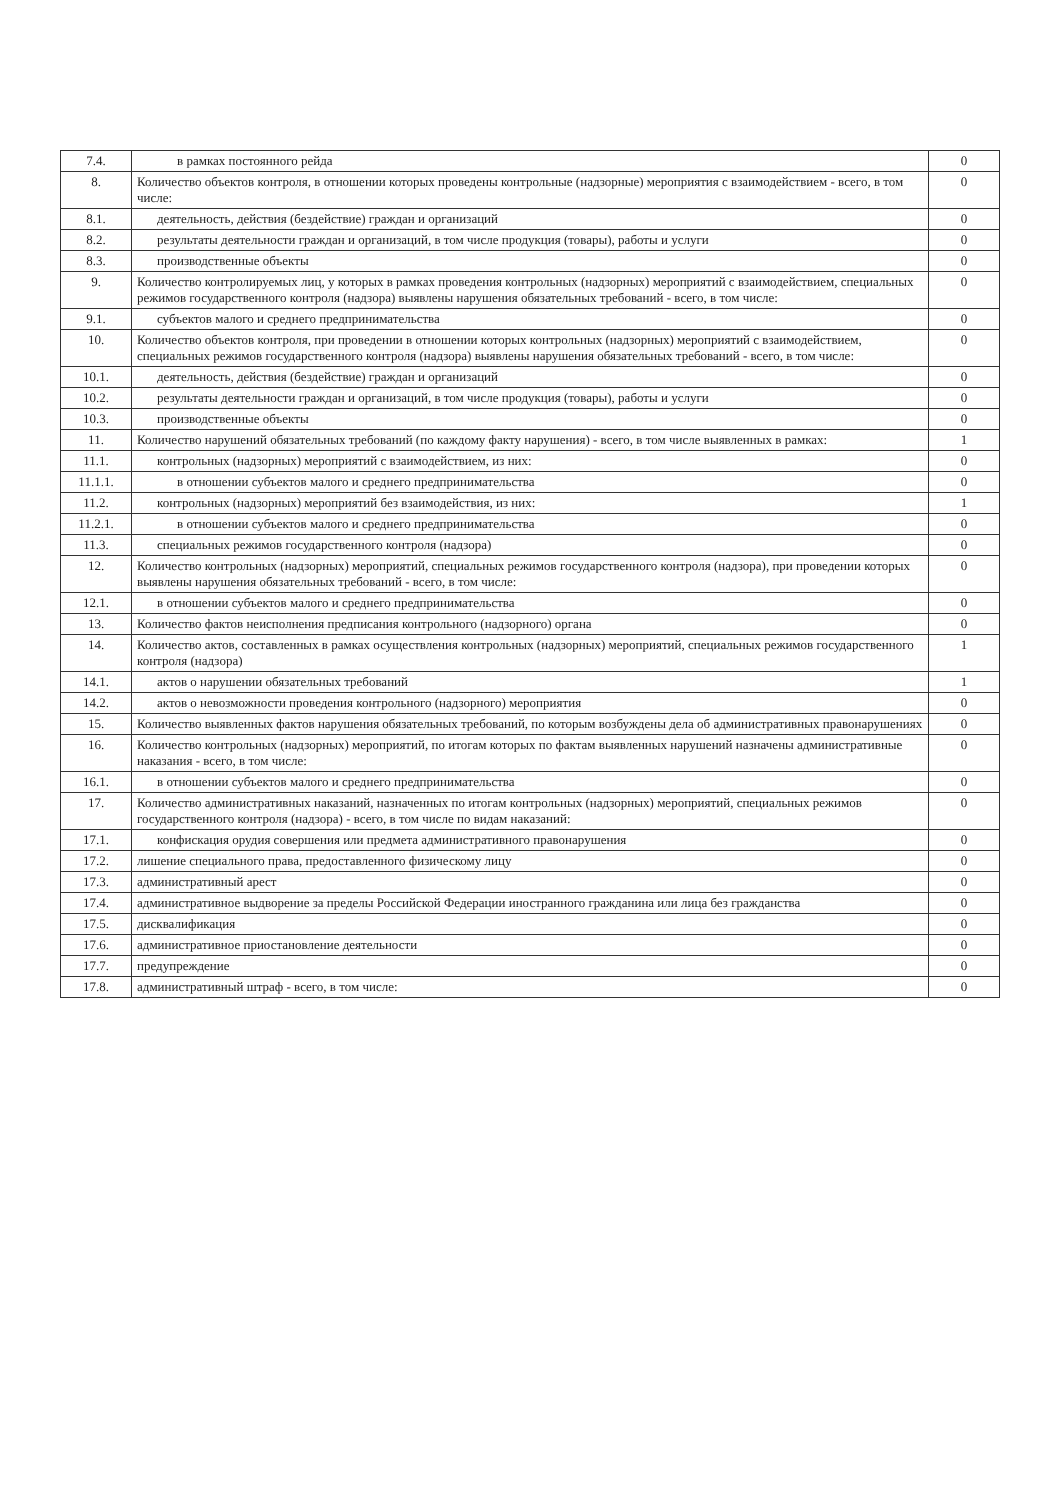| 7.4. | в рамках постоянного рейда | 0 |
| 8. | Количество объектов контроля, в отношении которых проведены контрольные (надзорные) мероприятия с взаимодействием - всего, в том числе: | 0 |
| 8.1. | деятельность, действия (бездействие) граждан и организаций | 0 |
| 8.2. | результаты деятельности граждан и организаций, в том числе продукция (товары), работы и услуги | 0 |
| 8.3. | производственные объекты | 0 |
| 9. | Количество контролируемых лиц, у которых в рамках проведения контрольных (надзорных) мероприятий с взаимодействием, специальных режимов государственного контроля (надзора) выявлены нарушения обязательных требований - всего, в том числе: | 0 |
| 9.1. | субъектов малого и среднего предпринимательства | 0 |
| 10. | Количество объектов контроля, при проведении в отношении которых контрольных (надзорных) мероприятий с взаимодействием, специальных режимов государственного контроля (надзора) выявлены нарушения обязательных требований - всего, в том числе: | 0 |
| 10.1. | деятельность, действия (бездействие) граждан и организаций | 0 |
| 10.2. | результаты деятельности граждан и организаций, в том числе продукция (товары), работы и услуги | 0 |
| 10.3. | производственные объекты | 0 |
| 11. | Количество нарушений обязательных требований (по каждому факту нарушения) - всего, в том числе выявленных в рамках: | 1 |
| 11.1. | контрольных (надзорных) мероприятий с взаимодействием, из них: | 0 |
| 11.1.1. | в отношении субъектов малого и среднего предпринимательства | 0 |
| 11.2. | контрольных (надзорных) мероприятий без взаимодействия, из них: | 1 |
| 11.2.1. | в отношении субъектов малого и среднего предпринимательства | 0 |
| 11.3. | специальных режимов государственного контроля (надзора) | 0 |
| 12. | Количество контрольных (надзорных) мероприятий, специальных режимов государственного контроля (надзора), при проведении которых выявлены нарушения обязательных требований - всего, в том числе: | 0 |
| 12.1. | в отношении субъектов малого и среднего предпринимательства | 0 |
| 13. | Количество фактов неисполнения предписания контрольного (надзорного) органа | 0 |
| 14. | Количество актов, составленных в рамках осуществления контрольных (надзорных) мероприятий, специальных режимов государственного контроля (надзора) | 1 |
| 14.1. | актов о нарушении обязательных требований | 1 |
| 14.2. | актов о невозможности проведения контрольного (надзорного) мероприятия | 0 |
| 15. | Количество выявленных фактов нарушения обязательных требований, по которым возбуждены дела об административных правонарушениях | 0 |
| 16. | Количество контрольных (надзорных) мероприятий, по итогам которых по фактам выявленных нарушений назначены административные наказания - всего, в том числе: | 0 |
| 16.1. | в отношении субъектов малого и среднего предпринимательства | 0 |
| 17. | Количество административных наказаний, назначенных по итогам контрольных (надзорных) мероприятий, специальных режимов государственного контроля (надзора) - всего, в том числе по видам наказаний: | 0 |
| 17.1. | конфискация орудия совершения или предмета административного правонарушения | 0 |
| 17.2. | лишение специального права, предоставленного физическому лицу | 0 |
| 17.3. | административный арест | 0 |
| 17.4. | административное выдворение за пределы Российской Федерации иностранного гражданина или лица без гражданства | 0 |
| 17.5. | дисквалификация | 0 |
| 17.6. | административное приостановление деятельности | 0 |
| 17.7. | предупреждение | 0 |
| 17.8. | административный штраф - всего, в том числе: | 0 |